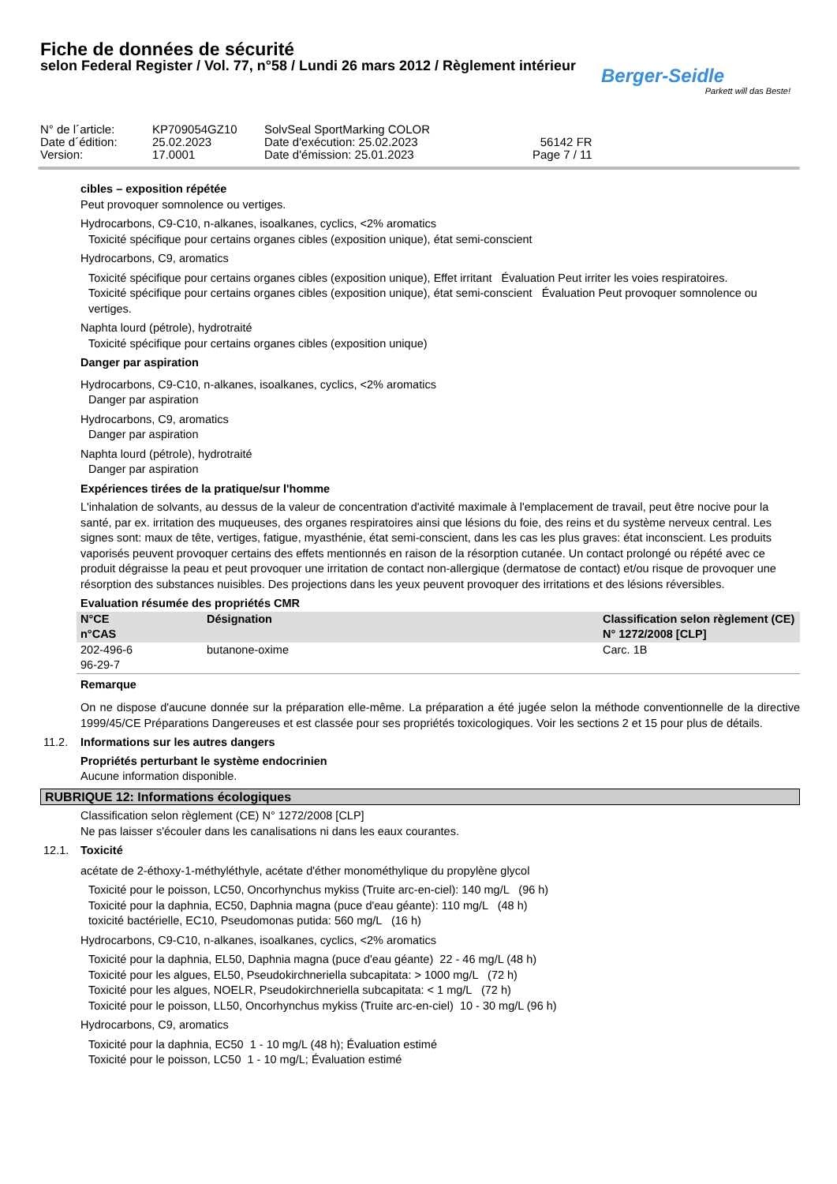Fiche de données de sécurité
selon Federal Register / Vol. 77, n°58 / Lundi 26 mars 2012 / Règlement intérieur
Berger-Seidle
Parkett will das Beste!
| N° de l´article: | KP709054GZ10 | SolvSeal SportMarking COLOR | |
| Date d´édition: | 25.02.2023 | Date d'exécution: 25.02.2023 | 56142 FR |
| Version: | 17.0001 | Date d'émission: 25.01.2023 | Page 7 / 11 |
cibles – exposition répétée
Peut provoquer somnolence ou vertiges.
Hydrocarbons, C9-C10, n-alkanes, isoalkanes, cyclics, <2% aromatics
Toxicité spécifique pour certains organes cibles (exposition unique), état semi-conscient
Hydrocarbons, C9, aromatics
Toxicité spécifique pour certains organes cibles (exposition unique), Effet irritant Évaluation Peut irriter les voies respiratoires.
Toxicité spécifique pour certains organes cibles (exposition unique), état semi-conscient Évaluation Peut provoquer somnolence ou vertiges.
Naphta lourd (pétrole), hydrotraité
Toxicité spécifique pour certains organes cibles (exposition unique)
Danger par aspiration
Hydrocarbons, C9-C10, n-alkanes, isoalkanes, cyclics, <2% aromatics
Danger par aspiration
Hydrocarbons, C9, aromatics
Danger par aspiration
Naphta lourd (pétrole), hydrotraité
Danger par aspiration
Expériences tirées de la pratique/sur l'homme
L'inhalation de solvants, au dessus de la valeur de concentration d'activité maximale à l'emplacement de travail, peut être nocive pour la santé, par ex. irritation des muqueuses, des organes respiratoires ainsi que lésions du foie, des reins et du système nerveux central. Les signes sont: maux de tête, vertiges, fatigue, myasthénie, état semi-conscient, dans les cas les plus graves: état inconscient. Les produits vaporisés peuvent provoquer certains des effets mentionnés en raison de la résorption cutanée. Un contact prolongé ou répété avec ce produit dégraisse la peau et peut provoquer une irritation de contact non-allergique (dermatose de contact) et/ou risque de provoquer une résorption des substances nuisibles. Des projections dans les yeux peuvent provoquer des irritations et des lésions réversibles.
Evaluation résumée des propriétés CMR
| N°CE n°CAS | Désignation | Classification selon règlement (CE) N° 1272/2008 [CLP] |
| --- | --- | --- |
| 202-496-6 96-29-7 | butanone-oxime | Carc. 1B |
Remarque
On ne dispose d'aucune donnée sur la préparation elle-même. La préparation a été jugée selon la méthode conventionnelle de la directive 1999/45/CE Préparations Dangereuses et est classée pour ses propriétés toxicologiques. Voir les sections 2 et 15 pour plus de détails.
11.2. Informations sur les autres dangers
Propriétés perturbant le système endocrinien
Aucune information disponible.
RUBRIQUE 12: Informations écologiques
Classification selon règlement (CE) N° 1272/2008 [CLP]
Ne pas laisser s'écouler dans les canalisations ni dans les eaux courantes.
12.1. Toxicité
acétate de 2-éthoxy-1-méthyléthyle, acétate d'éther monométhylique du propylène glycol
Toxicité pour le poisson, LC50, Oncorhynchus mykiss (Truite arc-en-ciel): 140 mg/L (96 h)
Toxicité pour la daphnia, EC50, Daphnia magna (puce d'eau géante): 110 mg/L (48 h)
toxicité bactérielle, EC10, Pseudomonas putida: 560 mg/L (16 h)
Hydrocarbons, C9-C10, n-alkanes, isoalkanes, cyclics, <2% aromatics
Toxicité pour la daphnia, EL50, Daphnia magna (puce d'eau géante) 22 - 46 mg/L (48 h)
Toxicité pour les algues, EL50, Pseudokirchneriella subcapitata: > 1000 mg/L (72 h)
Toxicité pour les algues, NOELR, Pseudokirchneriella subcapitata: < 1 mg/L (72 h)
Toxicité pour le poisson, LL50, Oncorhynchus mykiss (Truite arc-en-ciel) 10 - 30 mg/L (96 h)
Hydrocarbons, C9, aromatics
Toxicité pour la daphnia, EC50 1 - 10 mg/L (48 h); Évaluation estimé
Toxicité pour le poisson, LC50 1 - 10 mg/L; Évaluation estimé